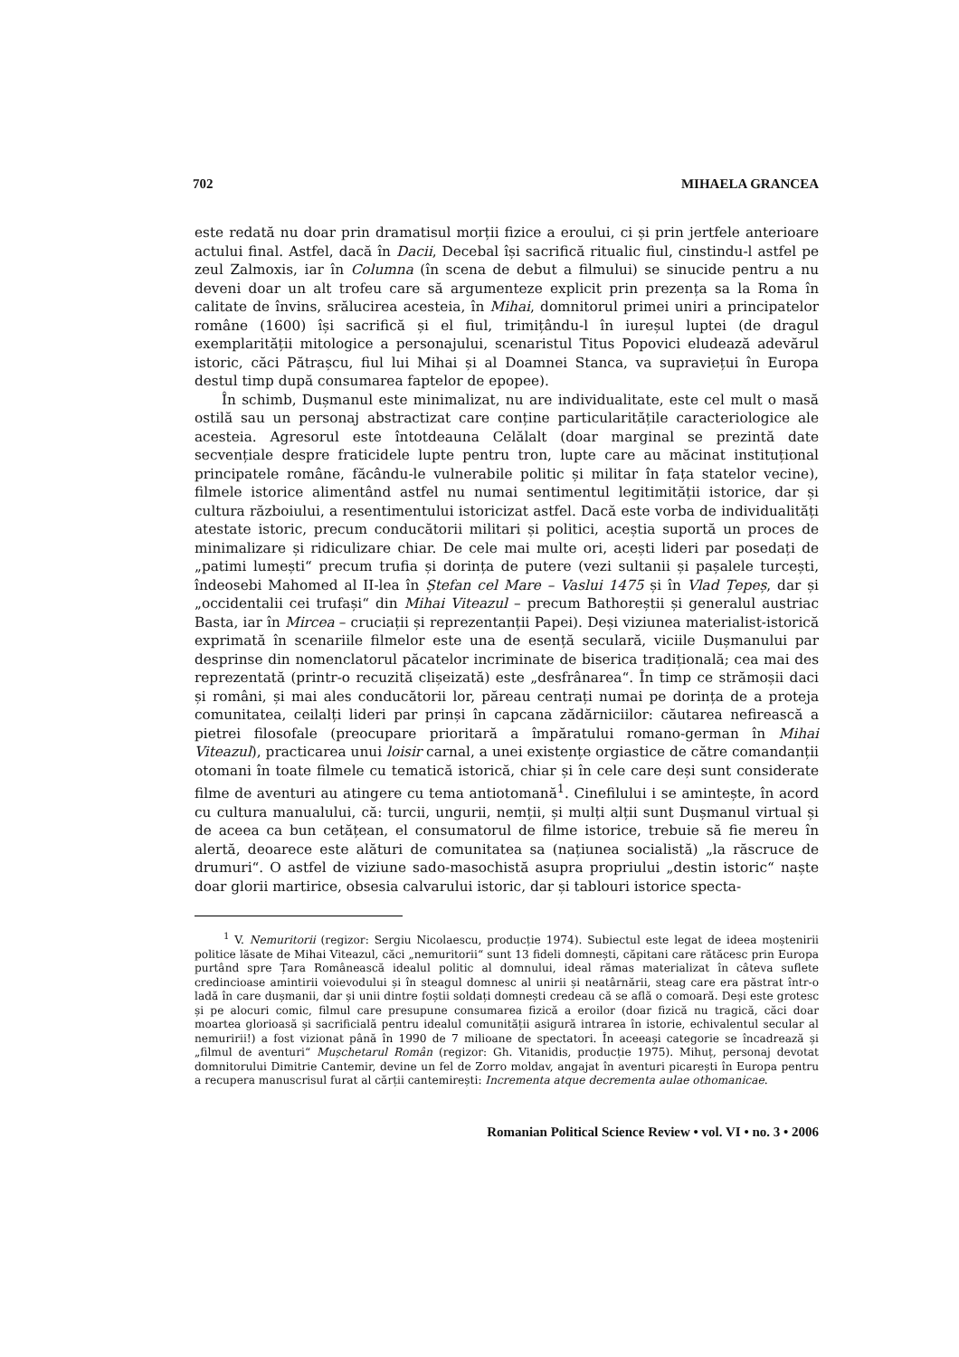702 MIHAELA GRANCEA
este redată nu doar prin dramatisul morții fizice a eroului, ci și prin jertfele anterioare actului final. Astfel, dacă în Dacii, Decebal își sacrifică ritualic fiul, cinstindu-l astfel pe zeul Zalmoxis, iar în Columna (în scena de debut a filmului) se sinucide pentru a nu deveni doar un alt trofeu care să argumenteze explicit prin prezența sa la Roma în calitate de învins, srălucirea acesteia, în Mihai, domnitorul primei uniri a principatelor române (1600) își sacrifică și el fiul, trimițându-l în iureșul luptei (de dragul exemplarității mitologice a personajului, scenaristul Titus Popovici eludează adevărul istoric, căci Pătrașcu, fiul lui Mihai și al Doamnei Stanca, va supraviețui în Europa destul timp după consumarea faptelor de epopee).
În schimb, Dușmanul este minimalizat, nu are individualitate, este cel mult o masă ostilă sau un personaj abstractizat care conține particularitățile caracteriologice ale acesteia. Agresorul este întotdeauna Celălalt (doar marginal se prezintă date secvențiale despre fraticidele lupte pentru tron, lupte care au măcinat instituțional principatele române, făcându-le vulnerabile politic și militar în fața statelor vecine), filmele istorice alimentând astfel nu numai sentimentul legitimității istorice, dar și cultura războiului, a resentimentului istoricizat astfel. Dacă este vorba de individualități atestate istoric, precum conducătorii militari și politici, aceștia suportă un proces de minimalizare și ridiculizare chiar. De cele mai multe ori, acești lideri par posedați de „patimi lumești“ precum trufia și dorința de putere (vezi sultanii și pașalele turcești, îndeosebi Mahomed al II-lea în Ștefan cel Mare – Vaslui 1475 și în Vlad Țepeș, dar și „occidentalii cei trufași“ din Mihai Viteazul – precum Bathoreștii și generalul austriac Basta, iar în Mircea – cruciații și reprezentanții Papei). Deși viziunea materialist-istorică exprimată în scenariile filmelor este una de esență seculară, viciile Dușmanului par desprinse din nomenclatorul păcatelor incriminate de biserica tradițională; cea mai des reprezentată (printr-o recuzită clișeizată) este „desfrânarea“. În timp ce strămoșii daci și români, și mai ales conducătorii lor, păreau centrați numai pe dorința de a proteja comunitatea, ceilalți lideri par prinși în capcana zădărniciilor: căutarea nefirească a pietrei filosofale (preocupare prioritară a împăratului romano-german în Mihai Viteazul), practicarea unui loisir carnal, a unei existențe orgiastice de către comandanții otomani în toate filmele cu tematică istorică, chiar și în cele care deși sunt considerate filme de aventuri au atingere cu tema antiotomană<sup>1</sup>. Cinefilului i se amintește, în acord cu cultura manualului, că: turcii, ungurii, nemții, și mulți alții sunt Dușmanul virtual și de aceea ca bun cetățean, el consumatorul de filme istorice, trebuie să fie mereu în alertă, deoarece este alături de comunitatea sa (națiunea socialistă) „la răscruce de drumuri“. O astfel de viziune sado-masochistă asupra propriului „destin istoric“ naște doar glorii martirice, obsesia calvarului istoric, dar și tablouri istorice specta-
<sup>1</sup> V. Nemuritorii (regizor: Sergiu Nicolaescu, producție 1974). Subiectul este legat de ideea moștenirii politice lăsate de Mihai Viteazul, căci „nemuritorii“ sunt 13 fideli domnești, căpitani care rătăcesc prin Europa purtând spre Țara Românească idealul politic al domnului, ideal rămas materializat în câteva suflete credincioase amintirii voievodului și în steagul domnesc al unirii și neatârnării, steag care era păstrat într-o ladă în care dușmanii, dar și unii dintre foștii soldați domnești credeau că se află o comoară. Deși este grotesc și pe alocuri comic, filmul care presupune consumarea fizică a eroilor (doar fizică nu tragică, căci doar moartea glorioasă și sacrificială pentru idealul comunității asigură intrarea în istorie, echivalentul secular al nemuririi!) a fost vizionat până în 1990 de 7 milioane de spectatori. În aceeași categorie se încadrează și „filmul de aventuri“ Mușchetarul Român (regizor: Gh. Vitanidis, producție 1975). Mihuț, personaj devotat domnitorului Dimitrie Cantemir, devine un fel de Zorro moldav, angajat în aventuri picarești în Europa pentru a recupera manuscrisul furat al cărții cantemirești: Incrementa atque decrementa aulae othomanicae.
Romanian Political Science Review • vol. VI • no. 3 • 2006